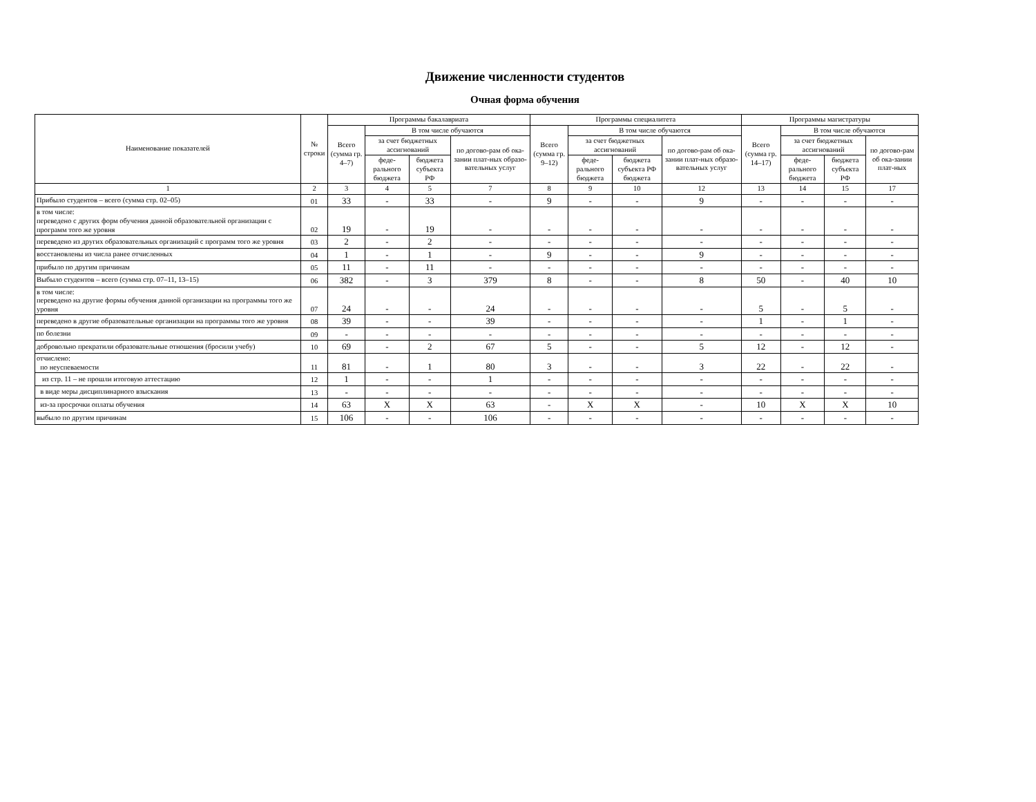Движение численности студентов
Очная форма обучения
| Наименование показателей | № строки | Программы бакалавриата | | | | Программы специалитета | | | | Программы магистратуры | | | |
| --- | --- | --- | --- | --- | --- | --- | --- | --- | --- | --- | --- | --- | --- |
| | | Всего (сумма гр. 4–7) | В том числе обучаются | | | Всего (сумма гр. 9–12) | В том числе обучаются | | | Всего (сумма гр. 14–17) | В том числе обучаются | | |
| | | | за счет бюджетных ассигнований | | по догово-рам об ока-зании плат-ных образо-вательных услуг | | за счет бюджетных ассигнований | | по догово-рам об ока-зании плат-ных образо-вательных услуг | | за счет бюджетных ассигнований | | по догово-рам об ока-зании плат-ных |
| | | | феде-рального бюджета | бюджета субъекта РФ | | | феде-рального бюджета | бюджета субъекта РФ бюджета | | | феде-рального бюджета | бюджета субъекта РФ | |
| 1 | 2 | 3 | 4 | 5 | 7 | 8 | 9 | 10 | 12 | 13 | 14 | 15 | 17 |
| Прибыло студентов – всего (сумма стр. 02–05) | 01 | 33 | - | 33 | - | 9 | - | - | 9 | - | - | - | - |
| в том числе: переведено с других форм обучения данной образовательной организации с программ того же уровня | 02 | 19 | - | 19 | - | - | - | - | - | - | - | - | - |
| переведено из других образовательных организаций с программ того же уровня | 03 | 2 | - | 2 | - | - | - | - | - | - | - | - | - |
| восстановлены из числа ранее отчисленных | 04 | 1 | - | 1 | - | 9 | - | - | 9 | - | - | - | - |
| прибыло по другим причинам | 05 | 11 | - | 11 | - | - | - | - | - | - | - | - | - |
| Выбыло студентов – всего (сумма стр. 07–11, 13–15) | 06 | 382 | - | 3 | 379 | 8 | - | - | 8 | 50 | - | 40 | 10 |
| в том числе: переведено на другие формы обучения данной организации на программы того же уровня | 07 | 24 | - | - | 24 | - | - | - | - | 5 | - | 5 | - |
| переведено в другие образовательные организации на программы того же уровня | 08 | 39 | - | - | 39 | - | - | - | - | 1 | - | 1 | - |
| по болезни | 09 | - | - | - | - | - | - | - | - | - | - | - | - |
| добровольно прекратили образовательные отношения (бросили учебу) | 10 | 69 | - | 2 | 67 | 5 | - | - | 5 | 12 | - | 12 | - |
| отчислено: по неуспеваемости | 11 | 81 | - | 1 | 80 | 3 | - | - | 3 | 22 | - | 22 | - |
| из стр. 11 – не прошли итоговую аттестацию | 12 | 1 | - | - | 1 | - | - | - | - | - | - | - | - |
| в виде меры дисциплинарного взыскания | 13 | - | - | - | - | - | - | - | - | - | - | - | - |
| из-за просрочки оплаты обучения | 14 | 63 | X | X | 63 | - | X | X | - | 10 | X | X | 10 |
| выбыло по другим причинам | 15 | 106 | - | - | 106 | - | - | - | - | - | - | - | - |